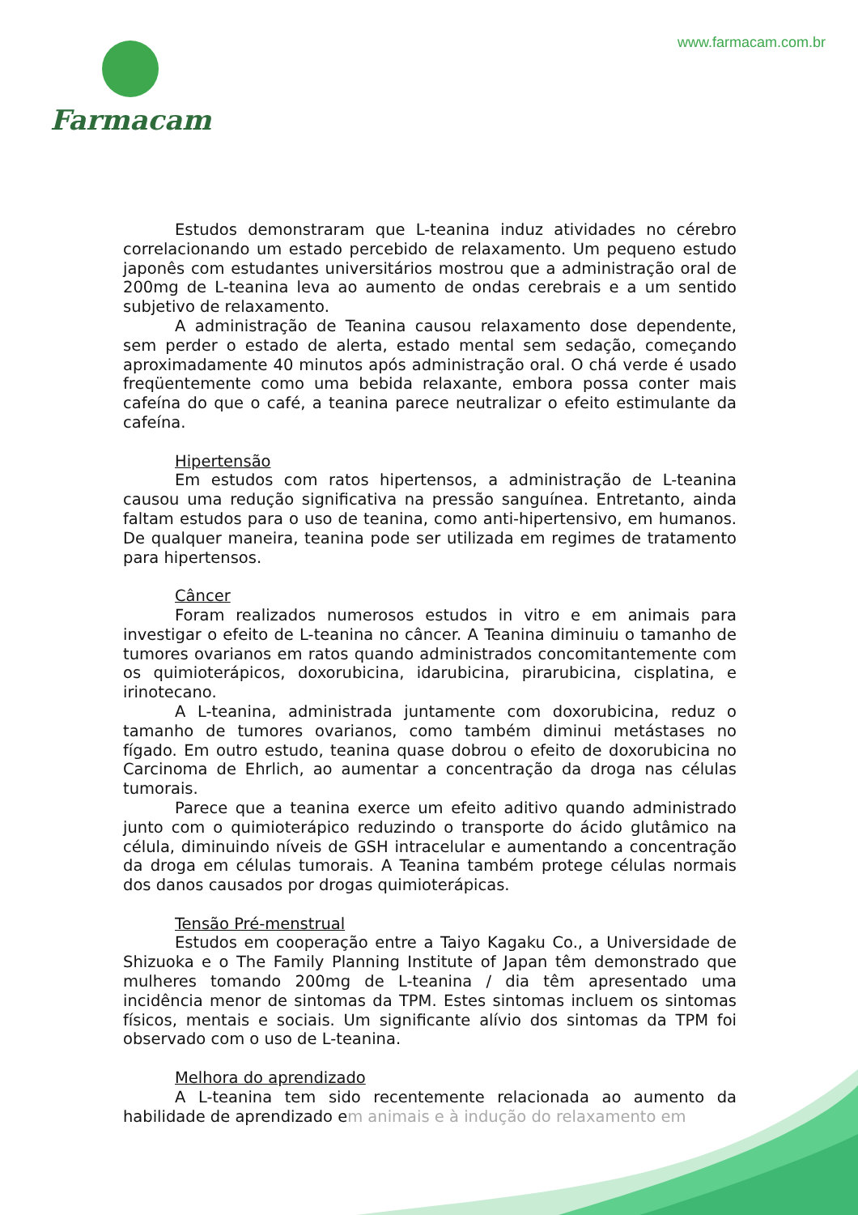Farmacam
www.farmacam.com.br
Estudos demonstraram que L-teanina induz atividades no cérebro correlacionando um estado percebido de relaxamento. Um pequeno estudo japonês com estudantes universitários mostrou que a administração oral de 200mg de L-teanina leva ao aumento de ondas cerebrais e a um sentido subjetivo de relaxamento.
A administração de Teanina causou relaxamento dose dependente, sem perder o estado de alerta, estado mental sem sedação, começando aproximadamente 40 minutos após administração oral. O chá verde é usado freqüentemente como uma bebida relaxante, embora possa conter mais cafeína do que o café, a teanina parece neutralizar o efeito estimulante da cafeína.
Hipertensão
Em estudos com ratos hipertensos, a administração de L-teanina causou uma redução significativa na pressão sanguínea. Entretanto, ainda faltam estudos para o uso de teanina, como anti-hipertensivo, em humanos. De qualquer maneira, teanina pode ser utilizada em regimes de tratamento para hipertensos.
Câncer
Foram realizados numerosos estudos in vitro e em animais para investigar o efeito de L-teanina no câncer. A Teanina diminuiu o tamanho de tumores ovarianos em ratos quando administrados concomitantemente com os quimioterápicos, doxorubicina, idarubicina, pirarubicina, cisplatina, e irinotecano.
A L-teanina, administrada juntamente com doxorubicina, reduz o tamanho de tumores ovarianos, como também diminui metástases no fígado. Em outro estudo, teanina quase dobrou o efeito de doxorubicina no Carcinoma de Ehrlich, ao aumentar a concentração da droga nas células tumorais.
Parece que a teanina exerce um efeito aditivo quando administrado junto com o quimioterápico reduzindo o transporte do ácido glutâmico na célula, diminuindo níveis de GSH intracelular e aumentando a concentração da droga em células tumorais. A Teanina também protege células normais dos danos causados por drogas quimioterápicas.
Tensão Pré-menstrual
Estudos em cooperação entre a Taiyo Kagaku Co., a Universidade de Shizuoka e o The Family Planning Institute of Japan têm demonstrado que mulheres tomando 200mg de L-teanina / dia têm apresentado uma incidência menor de sintomas da TPM. Estes sintomas incluem os sintomas físicos, mentais e sociais. Um significante alívio dos sintomas da TPM foi observado com o uso de L-teanina.
Melhora do aprendizado
A L-teanina tem sido recentemente relacionada ao aumento da habilidade de aprendizado em animais e à indução do relaxamento em